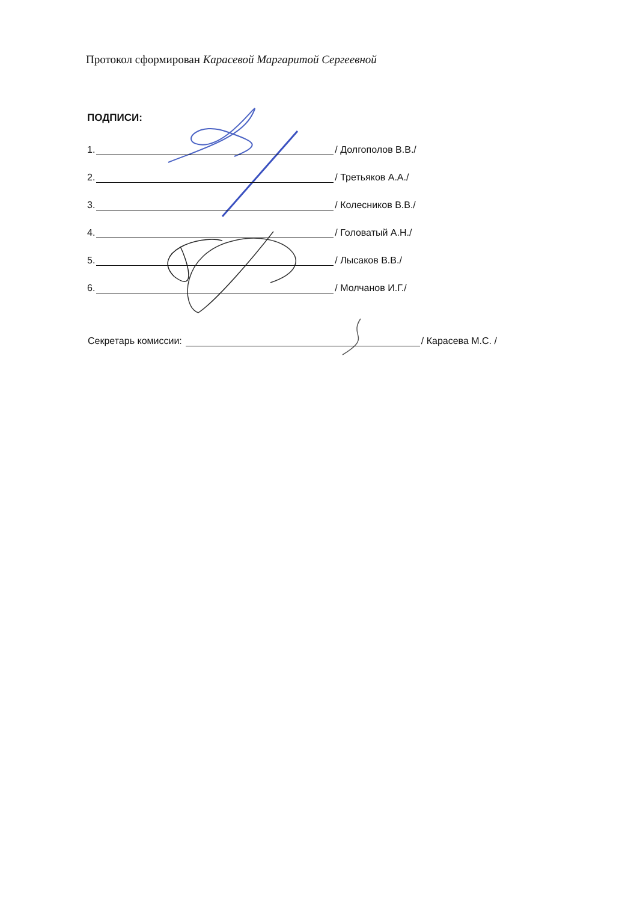Протокол сформирован Карасевой Маргаритой Сергеевной
ПОДПИСИ:
1. / Долгополов В.В./
2. / Третьяков А.А./
3. / Колесников В.В./
4. / Головатый А.Н./
5. / Лысаков В.В./
6. / Молчанов И.Г./
Секретарь комиссии: / Карасева М.С. /